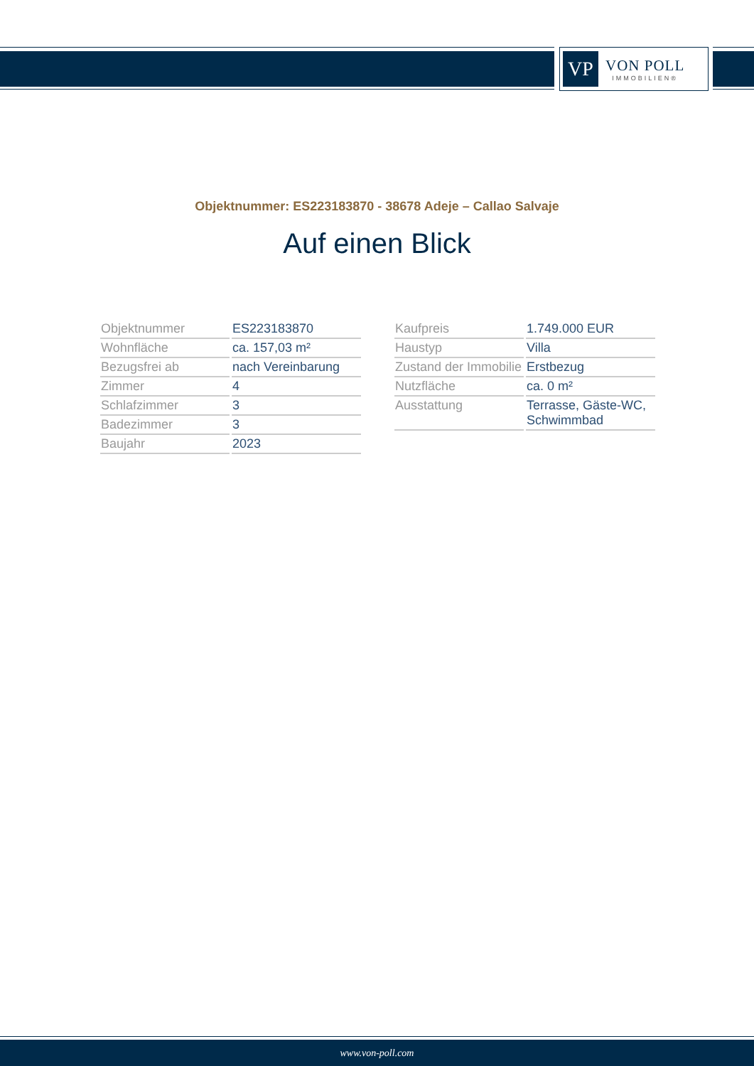VP
VON POLL
IMMOBILIEN®
Objektnummer: ES223183870 - 38678 Adeje – Callao Salvaje
Auf einen Blick
| Objektnummer | ES223183870 |
| Wohnfläche | ca. 157,03 m² |
| Bezugsfrei ab | nach Vereinbarung |
| Zimmer | 4 |
| Schlafzimmer | 3 |
| Badezimmer | 3 |
| Baujahr | 2023 |
| Kaufpreis | 1.749.000 EUR |
| Haustyp | Villa |
| Zustand der Immobilie | Erstbezug |
| Nutzfläche | ca. 0 m² |
| Ausstattung | Terrasse, Gäste-WC, Schwimmbad |
www.von-poll.com